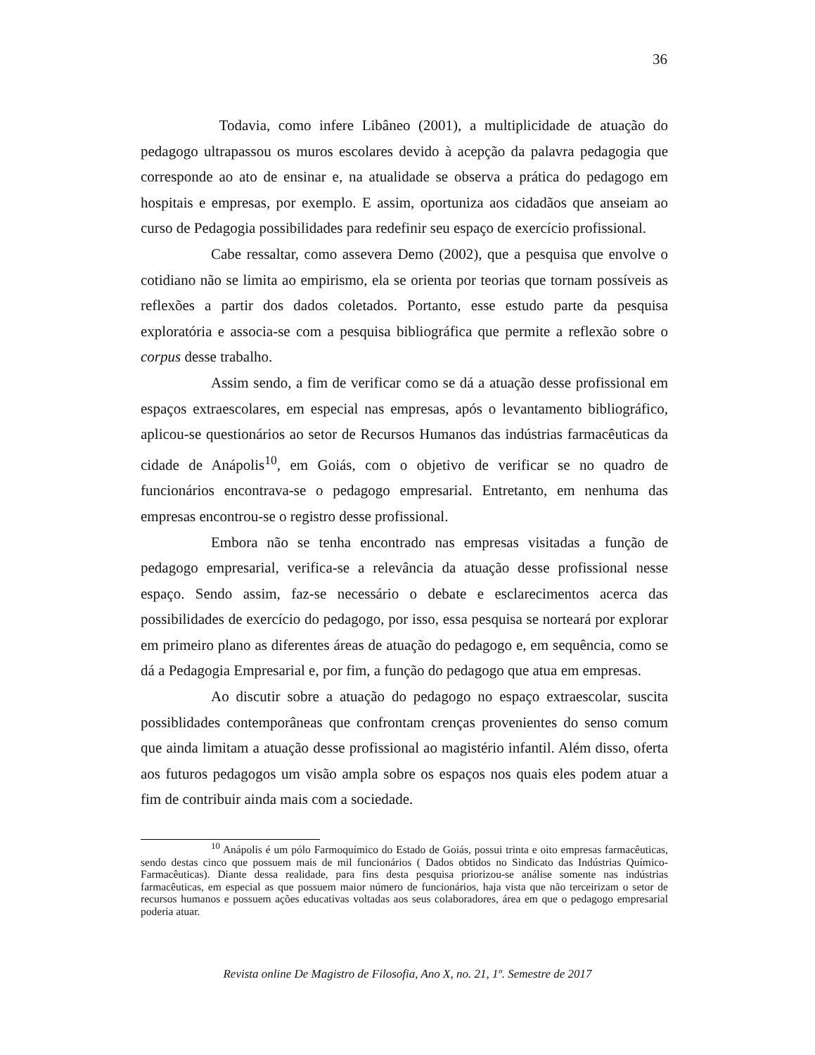36
Todavia, como infere Libâneo (2001), a multiplicidade de atuação do pedagogo ultrapassou os muros escolares devido à acepção da palavra pedagogia que corresponde ao ato de ensinar e, na atualidade se observa a prática do pedagogo em hospitais e empresas, por exemplo. E assim, oportuniza aos cidadãos que anseiam ao curso de Pedagogia possibilidades para redefinir seu espaço de exercício profissional.
Cabe ressaltar, como assevera Demo (2002), que a pesquisa que envolve o cotidiano não se limita ao empirismo, ela se orienta por teorias que tornam possíveis as reflexões a partir dos dados coletados. Portanto, esse estudo parte da pesquisa exploratória e associa-se com a pesquisa bibliográfica que permite a reflexão sobre o corpus desse trabalho.
Assim sendo, a fim de verificar como se dá a atuação desse profissional em espaços extraescolares, em especial nas empresas, após o levantamento bibliográfico, aplicou-se questionários ao setor de Recursos Humanos das indústrias farmacêuticas da cidade de Anápolis<sup>10</sup>, em Goiás, com o objetivo de verificar se no quadro de funcionários encontrava-se o pedagogo empresarial. Entretanto, em nenhuma das empresas encontrou-se o registro desse profissional.
Embora não se tenha encontrado nas empresas visitadas a função de pedagogo empresarial, verifica-se a relevância da atuação desse profissional nesse espaço. Sendo assim, faz-se necessário o debate e esclarecimentos acerca das possibilidades de exercício do pedagogo, por isso, essa pesquisa se norteará por explorar em primeiro plano as diferentes áreas de atuação do pedagogo e, em sequência, como se dá a Pedagogia Empresarial e, por fim, a função do pedagogo que atua em empresas.
Ao discutir sobre a atuação do pedagogo no espaço extraescolar, suscita possiblidades contemporâneas que confrontam crenças provenientes do senso comum que ainda limitam a atuação desse profissional ao magistério infantil. Além disso, oferta aos futuros pedagogos um visão ampla sobre os espaços nos quais eles podem atuar a fim de contribuir ainda mais com a sociedade.
<sup>10</sup> Anápolis é um pólo Farmoquímico do Estado de Goiás, possui trinta e oito empresas farmacêuticas, sendo destas cinco que possuem mais de mil funcionários ( Dados obtidos no Sindicato das Indústrias Químico-Farmacêuticas). Diante dessa realidade, para fins desta pesquisa priorizou-se análise somente nas indústrias farmacêuticas, em especial as que possuem maior número de funcionários, haja vista que não terceirizam o setor de recursos humanos e possuem ações educativas voltadas aos seus colaboradores, área em que o pedagogo empresarial poderia atuar.
Revista online De Magistro de Filosofia, Ano X, no. 21, 1º. Semestre de 2017